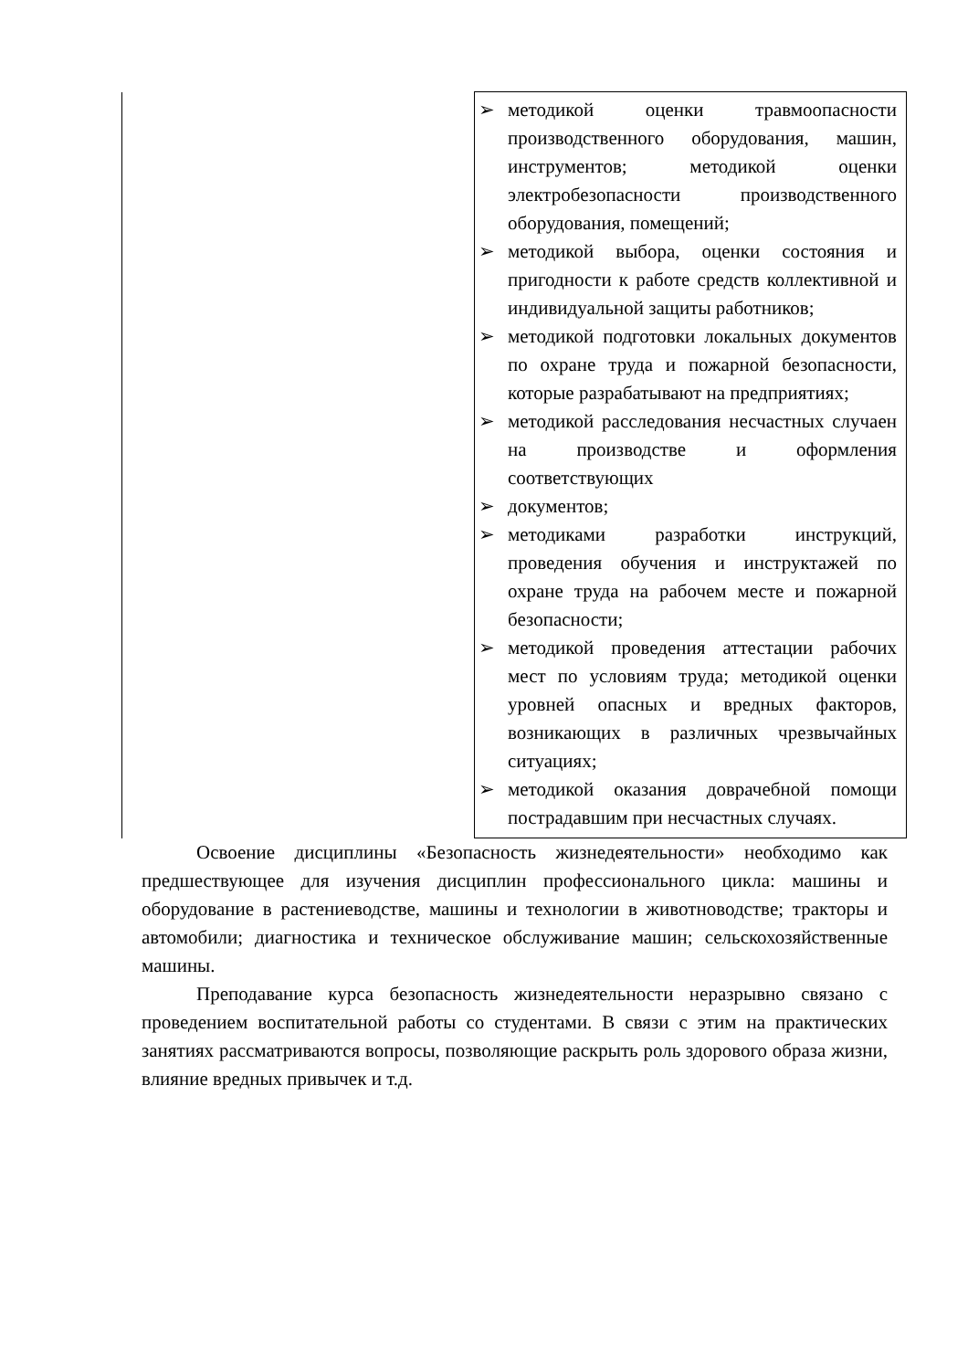| | ➢ методикой оценки травмоопасности производственного оборудования, машин, инструментов; методикой оценки электробезопасности производственного оборудования, помещений; ➢ методикой выбора, оценки состояния и пригодности к работе средств коллективной и индивидуальной защиты работников; ➢ методикой подготовки локальных документов по охране труда и пожарной безопасности, которые разрабатывают на предприятиях; ➢ методикой расследования несчастных случаен на производстве и оформления соответствующих ➢ документов; ➢ методиками разработки инструкций, проведения обучения и инструктажей по охране труда на рабочем месте и пожарной безопасности; ➢ методикой проведения аттестации рабочих мест по условиям труда; методикой оценки уровней опасных и вредных факторов, возникающих в различных чрезвычайных ситуациях; ➢ методикой оказания доврачебной помощи пострадавшим при несчастных случаях. |
Освоение дисциплины «Безопасность жизнедеятельности» необходимо как предшествующее для изучения дисциплин профессионального цикла: машины и оборудование в растениеводстве, машины и технологии в животноводстве; тракторы и автомобили; диагностика и техническое обслуживание машин; сельскохозяйственные машины.
Преподавание курса безопасность жизнедеятельности неразрывно связано с проведением воспитательной работы со студентами. В связи с этим на практических занятиях рассматриваются вопросы, позволяющие раскрыть роль здорового образа жизни, влияние вредных привычек и т.д.